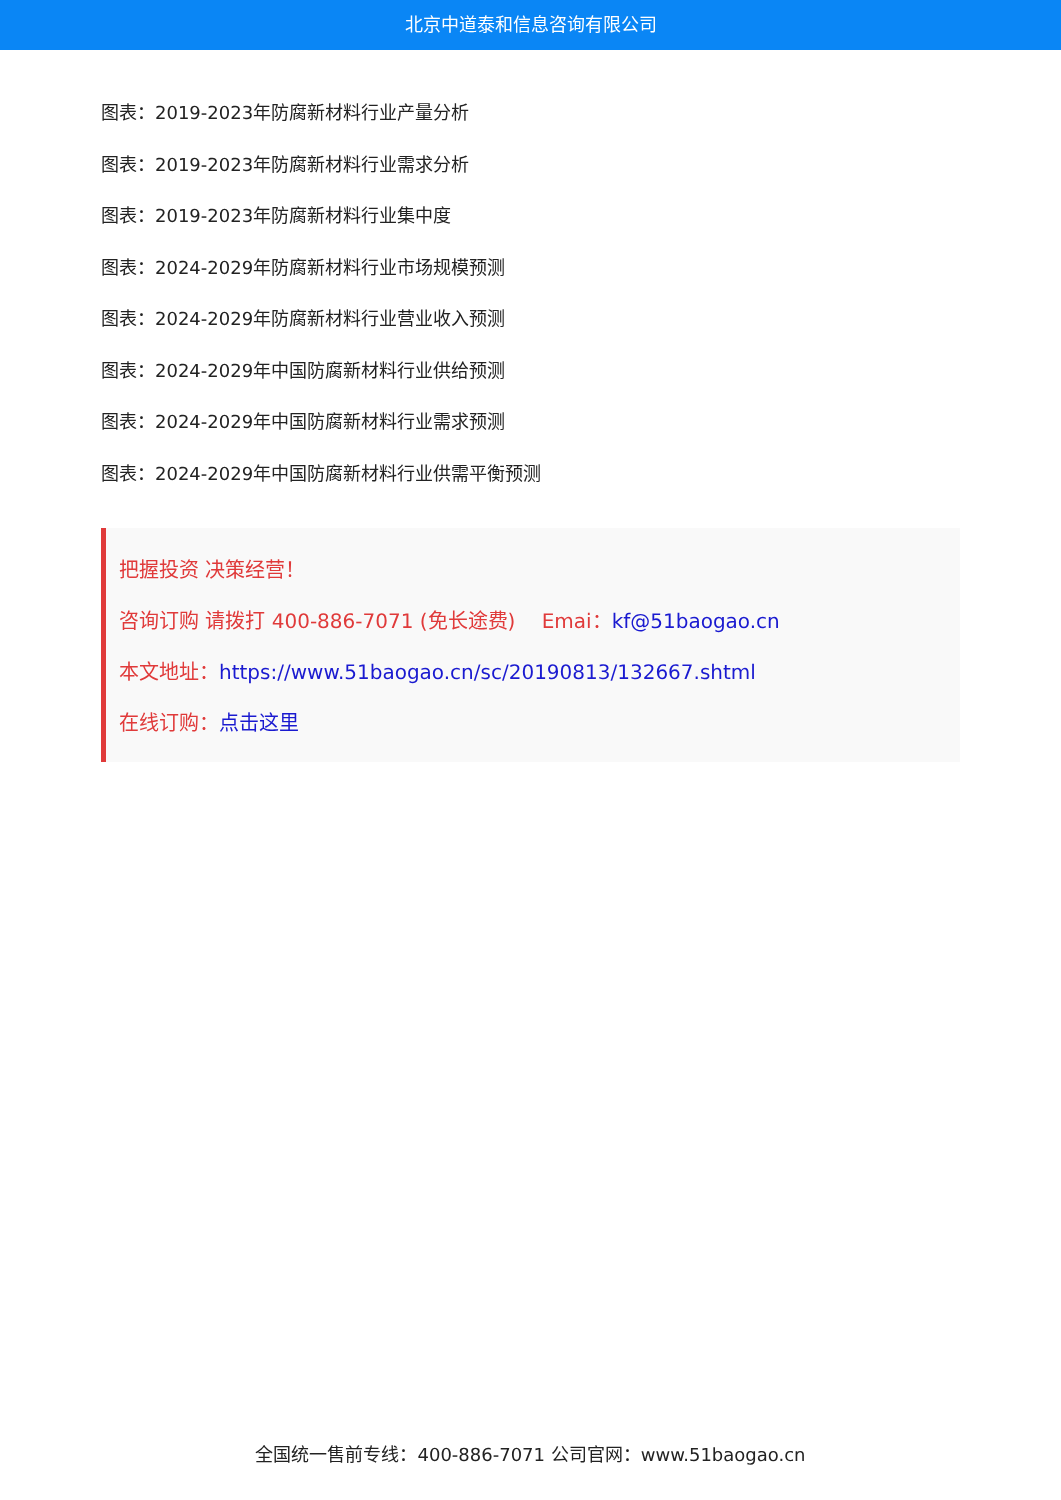北京中道泰和信息咨询有限公司
图表：2019-2023年防腐新材料行业产量分析
图表：2019-2023年防腐新材料行业需求分析
图表：2019-2023年防腐新材料行业集中度
图表：2024-2029年防腐新材料行业市场规模预测
图表：2024-2029年防腐新材料行业营业收入预测
图表：2024-2029年中国防腐新材料行业供给预测
图表：2024-2029年中国防腐新材料行业需求预测
图表：2024-2029年中国防腐新材料行业供需平衡预测
把握投资 决策经营！
咨询订购 请拨打 400-886-7071 (免长途费)　 Emai：kf@51baogao.cn
本文地址：https://www.51baogao.cn/sc/20190813/132667.shtml
在线订购：点击这里
全国统一售前专线：400-886-7071 公司官网：www.51baogao.cn